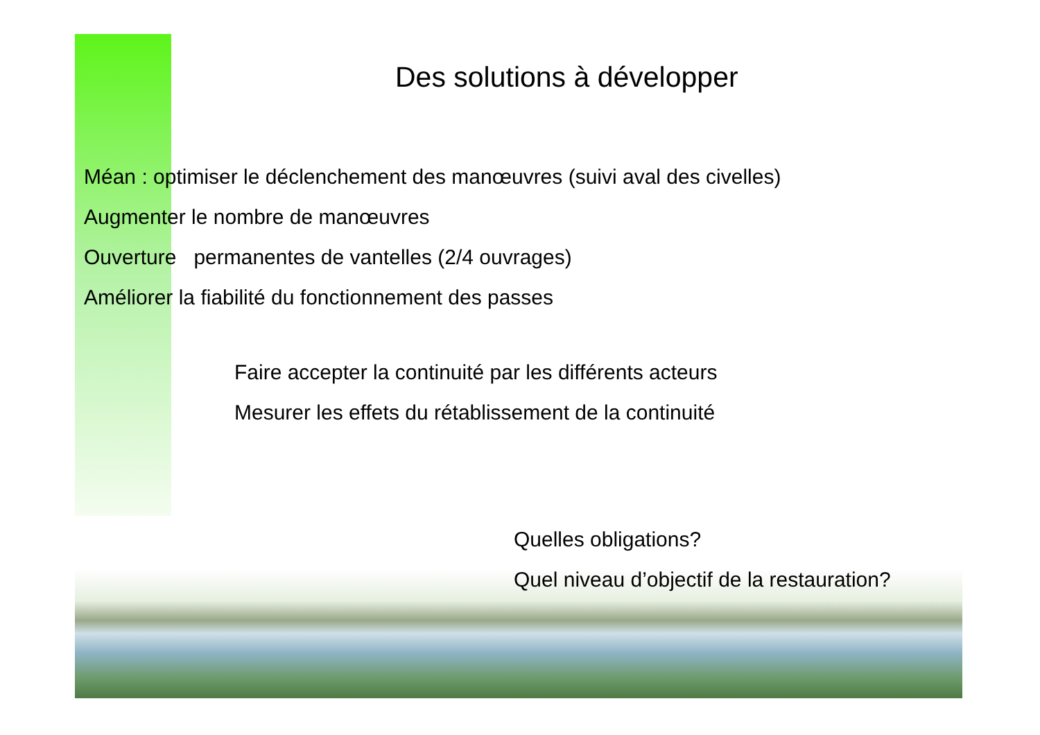Des solutions à développer
Méan : optimiser le déclenchement des manœuvres (suivi aval des civelles)
Augmenter le nombre de manœuvres
Ouverture permanentes de vantelles (2/4 ouvrages)
Améliorer la fiabilité du fonctionnement des passes
Faire accepter la continuité par les différents acteurs
Mesurer les effets du rétablissement de la continuité
Quelles obligations?
Quel niveau d’objectif de la restauration?